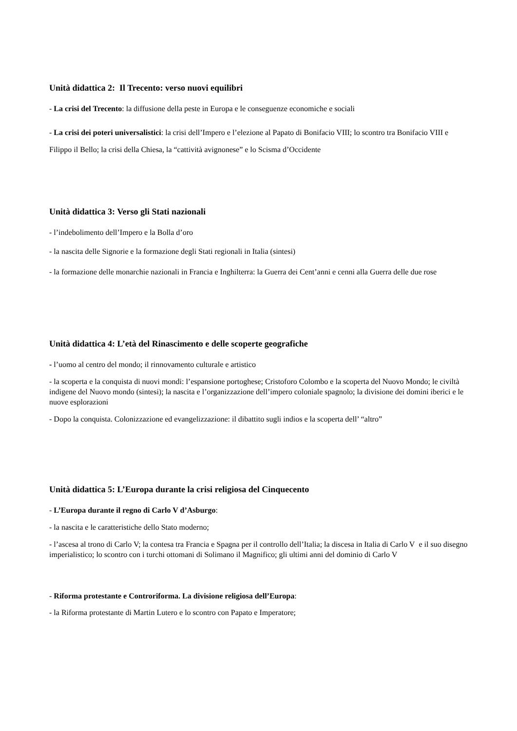Unità didattica 2: Il Trecento: verso nuovi equilibri
- La crisi del Trecento: la diffusione della peste in Europa e le conseguenze economiche e sociali
- La crisi dei poteri universalistici: la crisi dell’Impero e l’elezione al Papato di Bonifacio VIII; lo scontro tra Bonifacio VIII e Filippo il Bello; la crisi della Chiesa, la “cattività avignonese” e lo Scisma d’Occidente
Unità didattica 3: Verso gli Stati nazionali
- l’indebolimento dell’Impero e la Bolla d’oro
- la nascita delle Signorie e la formazione degli Stati regionali in Italia (sintesi)
- la formazione delle monarchie nazionali in Francia e Inghilterra: la Guerra dei Cent’anni e cenni alla Guerra delle due rose
Unità didattica 4: L’età del Rinascimento e delle scoperte geografiche
- l’uomo al centro del mondo; il rinnovamento culturale e artistico
- la scoperta e la conquista di nuovi mondi: l’espansione portoghese; Cristoforo Colombo e la scoperta del Nuovo Mondo; le civiltà indigene del Nuovo mondo (sintesi); la nascita e l’organizzazione dell’impero coloniale spagnolo; la divisione dei domini iberici e le nuove esplorazioni
- Dopo la conquista. Colonizzazione ed evangelizzazione: il dibattito sugli indios e la scoperta dell’ “altro”
Unità didattica 5: L’Europa durante la crisi religiosa del Cinquecento
- L’Europa durante il regno di Carlo V d’Asburgo:
- la nascita e le caratteristiche dello Stato moderno;
- l’ascesa al trono di Carlo V; la contesa tra Francia e Spagna per il controllo dell’Italia; la discesa in Italia di Carlo V e il suo disegno imperialistico; lo scontro con i turchi ottomani di Solimano il Magnifico; gli ultimi anni del dominio di Carlo V
- Riforma protestante e Controriforma. La divisione religiosa dell’Europa:
- la Riforma protestante di Martin Lutero e lo scontro con Papato e Imperatore;